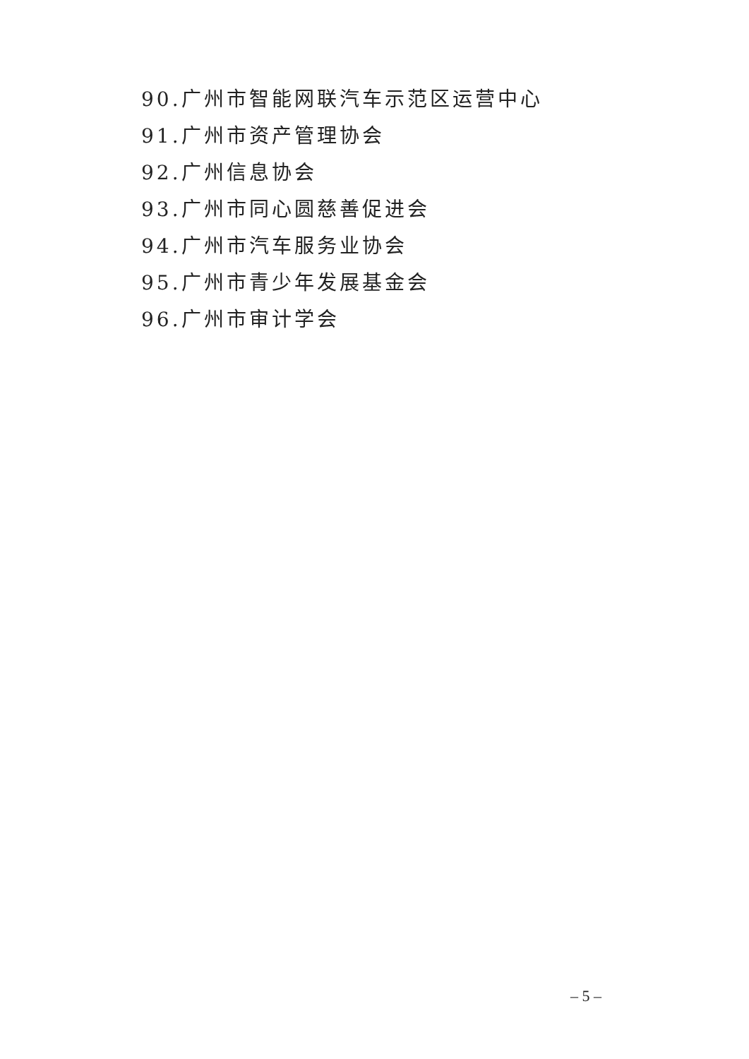90.广州市智能网联汽车示范区运营中心
91.广州市资产管理协会
92.广州信息协会
93.广州市同心圆慈善促进会
94.广州市汽车服务业协会
95.广州市青少年发展基金会
96.广州市审计学会
– 5 –